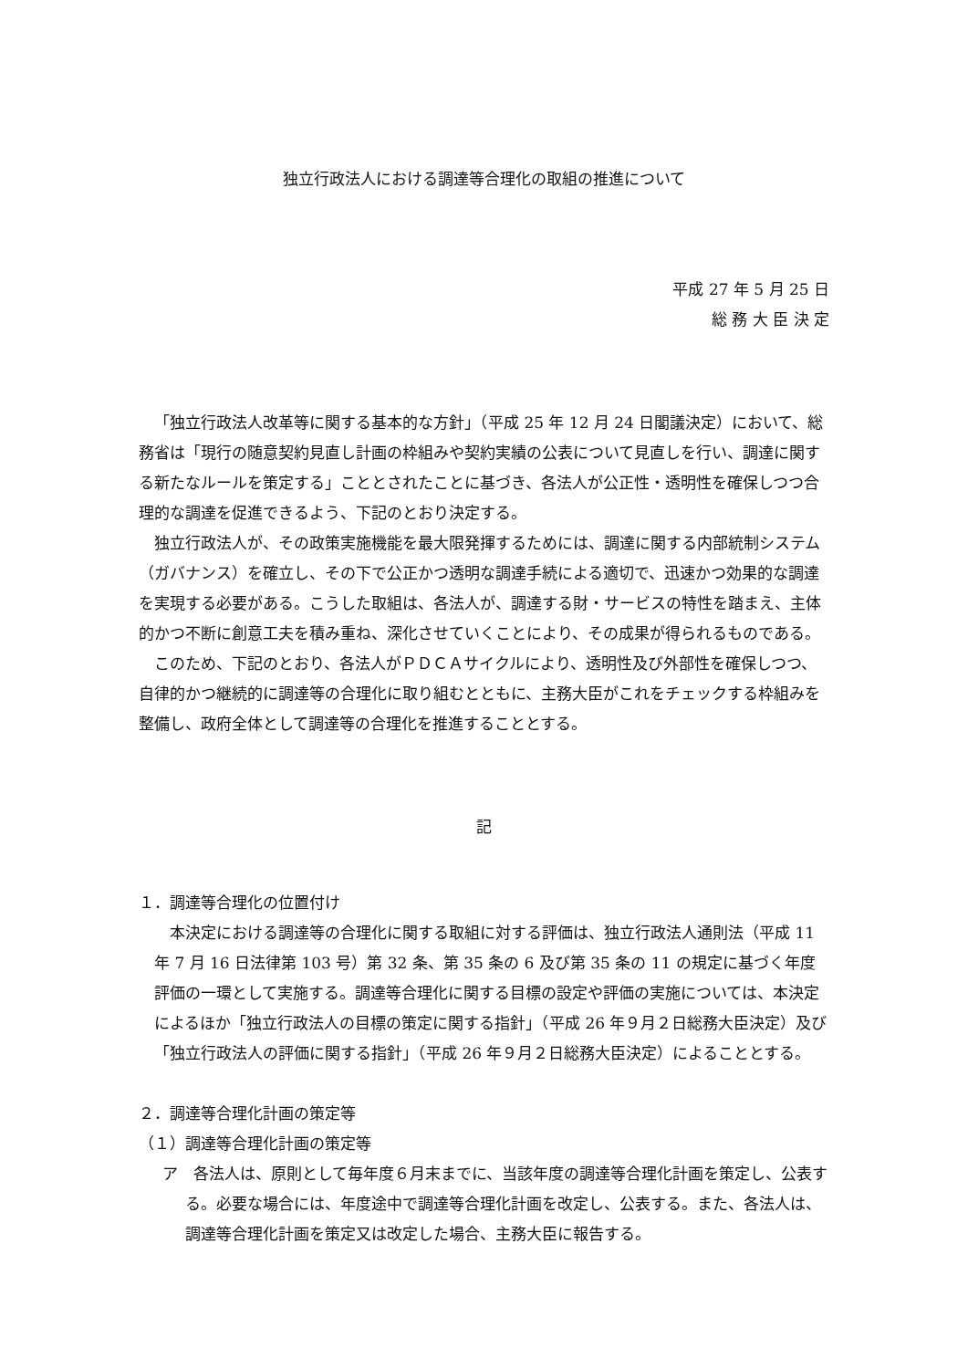独立行政法人における調達等合理化の取組の推進について
平成 27 年 5 月 25 日
総 務 大 臣 決 定
「独立行政法人改革等に関する基本的な方針」（平成 25 年 12 月 24 日閣議決定）において、総務省は「現行の随意契約見直し計画の枠組みや契約実績の公表について見直しを行い、調達に関する新たなルールを策定する」こととされたことに基づき、各法人が公正性・透明性を確保しつつ合理的な調達を促進できるよう、下記のとおり決定する。
独立行政法人が、その政策実施機能を最大限発揮するためには、調達に関する内部統制システム（ガバナンス）を確立し、その下で公正かつ透明な調達手続による適切で、迅速かつ効果的な調達を実現する必要がある。こうした取組は、各法人が、調達する財・サービスの特性を踏まえ、主体的かつ不断に創意工夫を積み重ね、深化させていくことにより、その成果が得られるものである。
このため、下記のとおり、各法人がＰＤＣＡサイクルにより、透明性及び外部性を確保しつつ、自律的かつ継続的に調達等の合理化に取り組むとともに、主務大臣がこれをチェックする枠組みを整備し、政府全体として調達等の合理化を推進することとする。
記
１．調達等合理化の位置付け
本決定における調達等の合理化に関する取組に対する評価は、独立行政法人通則法（平成 11 年 7 月 16 日法律第 103 号）第 32 条、第 35 条の 6 及び第 35 条の 11 の規定に基づく年度評価の一環として実施する。調達等合理化に関する目標の設定や評価の実施については、本決定によるほか「独立行政法人の目標の策定に関する指針」（平成 26 年９月２日総務大臣決定）及び「独立行政法人の評価に関する指針」（平成 26 年９月２日総務大臣決定）によることとする。
２．調達等合理化計画の策定等
（１）調達等合理化計画の策定等
ア　各法人は、原則として毎年度６月末までに、当該年度の調達等合理化計画を策定し、公表する。必要な場合には、年度途中で調達等合理化計画を改定し、公表する。また、各法人は、調達等合理化計画を策定又は改定した場合、主務大臣に報告する。